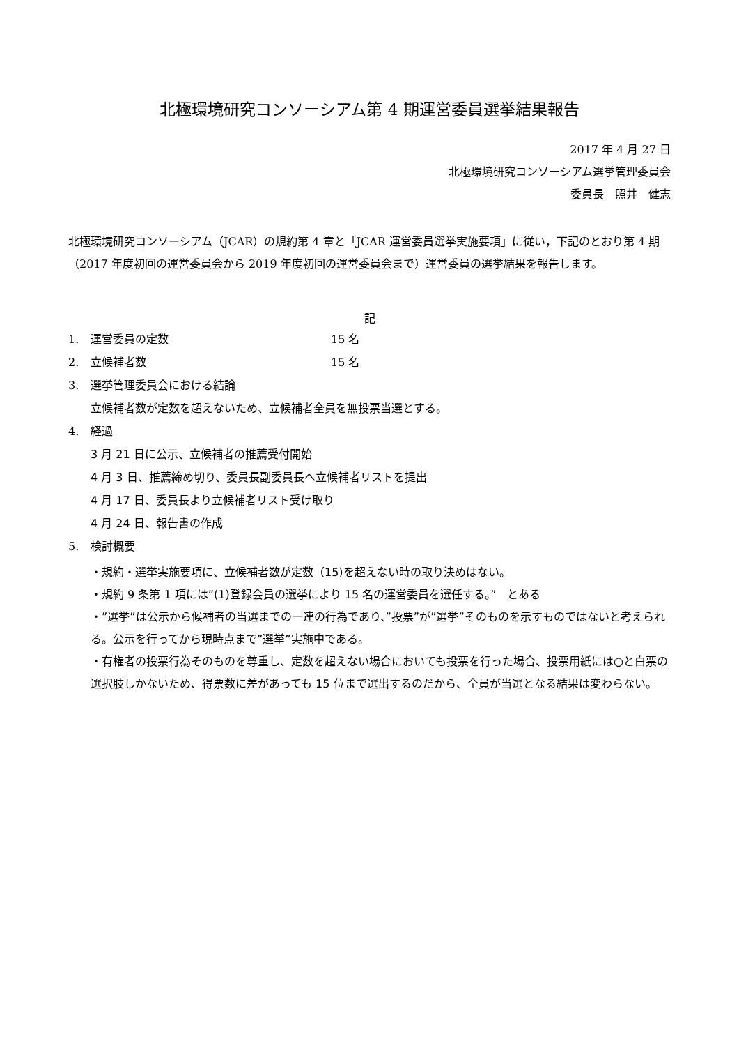北極環境研究コンソーシアム第 4 期運営委員選挙結果報告
2017 年 4 月 27 日
北極環境研究コンソーシアム選挙管理委員会
委員長　照井　健志
北極環境研究コンソーシアム（JCAR）の規約第 4 章と「JCAR 運営委員選挙実施要項」に従い，下記のとおり第 4 期（2017 年度初回の運営委員会から 2019 年度初回の運営委員会まで）運営委員の選挙結果を報告します。
記
1. 運営委員の定数 15 名
2. 立候補者数 15 名
3. 選挙管理委員会における結論
立候補者数が定数を超えないため、立候補者全員を無投票当選とする。
4. 経過
3 月 21 日に公示、立候補者の推薦受付開始
4 月 3 日、推薦締め切り、委員長副委員長へ立候補者リストを提出
4 月 17 日、委員長より立候補者リスト受け取り
4 月 24 日、報告書の作成
5. 検討概要
・規約・選挙実施要項に、立候補者数が定数（15)を超えない時の取り決めはない。
・規約 9 条第 1 項には”(1)登録会員の選挙により 15 名の運営委員を選任する。”　とある
・”選挙”は公示から候補者の当選までの一連の行為であり、”投票”が”選挙”そのものを示すものではないと考えられる。公示を行ってから現時点まで”選挙”実施中である。
・有権者の投票行為そのものを尊重し、定数を超えない場合においても投票を行った場合、投票用紙には○と白票の選択肢しかないため、得票数に差があっても 15 位まで選出するのだから、全員が当選となる結果は変わらない。